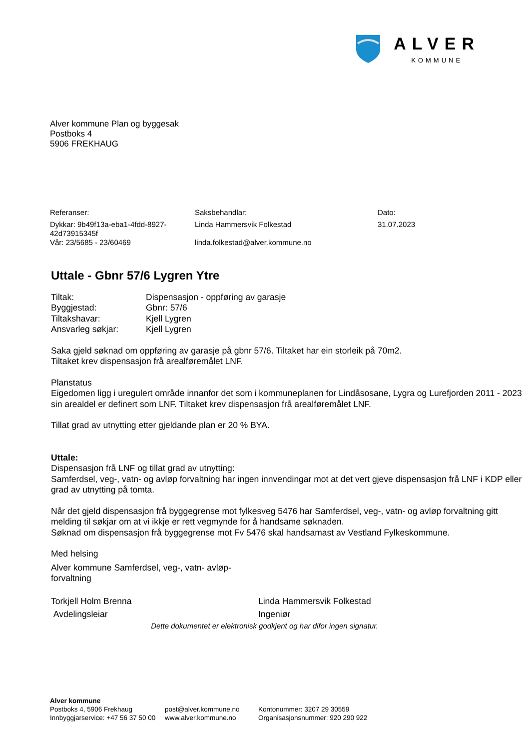ALVER
KOMMUNE
Alver kommune Plan og byggesak
Postboks 4
5906 FREKHAUG
Referanser:
Dykkar: 9b49f13a-eba1-4fdd-8927-42d73915345f
Vår: 23/5685 - 23/60469
Saksbehandlar:
Linda Hammersvik Folkestad
linda.folkestad@alver.kommune.no
Dato:
31.07.2023
Uttale - Gbnr 57/6 Lygren Ytre
| Tiltak: | Dispensasjon - oppføring av garasje |
| Byggjestad: | Gbnr: 57/6 |
| Tiltakshavar: | Kjell Lygren |
| Ansvarleg søkjar: | Kjell Lygren |
Saka gjeld søknad om oppføring av garasje på gbnr 57/6. Tiltaket har ein storleik på 70m2.
Tiltaket krev dispensasjon frå arealføremålet LNF.
Planstatus
Eigedomen ligg i uregulert område innanfor det som i kommuneplanen for Lindåsosane, Lygra og Lurefjorden 2011 - 2023 sin arealdel er definert som LNF. Tiltaket krev dispensasjon frå arealføremålet LNF.
Tillat grad av utnytting etter gjeldande plan er 20 % BYA.
Uttale:
Dispensasjon frå LNF og tillat grad av utnytting:
Samferdsel, veg-, vatn- og avløp forvaltning har ingen innvendingar mot at det vert gjeve dispensasjon frå LNF i KDP eller grad av utnytting på tomta.
Når det gjeld dispensasjon frå byggegrense mot fylkesveg 5476 har Samferdsel, veg-, vatn- og avløp forvaltning gitt melding til søkjar om at vi ikkje er rett vegmynde for å handsame søknaden.
Søknad om dispensasjon frå byggegrense mot Fv 5476 skal handsamast av Vestland Fylkeskommune.
Med helsing
Alver kommune Samferdsel, veg-, vatn- avløp-forvaltning
Torkjell Holm Brenna
Avdelingsleiar
Linda Hammersvik Folkestad
Ingeniør
Dette dokumentet er elektronisk godkjent og har difor ingen signatur.
Alver kommune
Postboks 4, 5906 Frekhaug
Innbyggjarservice: +47 56 37 50 00
post@alver.kommune.no
www.alver.kommune.no
Kontonummer: 3207 29 30559
Organisasjonsnummer: 920 290 922